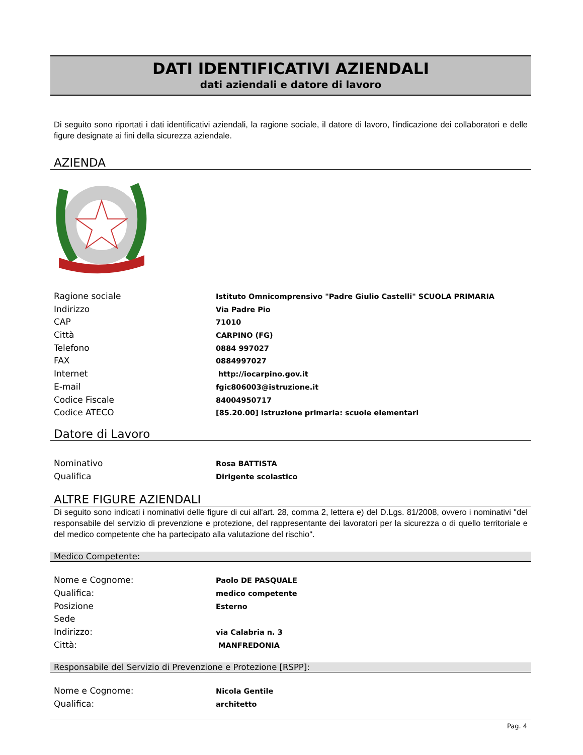DATI IDENTIFICATIVI AZIENDALI
dati aziendali e datore di lavoro
Di seguito sono riportati i dati identificativi aziendali, la ragione sociale, il datore di lavoro, l'indicazione dei collaboratori e delle figure designate ai fini della sicurezza aziendale.
AZIENDA
| Ragione sociale | Istituto Omnicomprensivo "Padre Giulio Castelli" SCUOLA PRIMARIA |
| Indirizzo | Via Padre Pio |
| CAP | 71010 |
| Città | CARPINO (FG) |
| Telefono | 0884 997027 |
| FAX | 0884997027 |
| Internet | http://iocarpino.gov.it |
| E-mail | fgic806003@istruzione.it |
| Codice Fiscale | 84004950717 |
| Codice ATECO | [85.20.00] Istruzione primaria: scuole elementari |
Datore di Lavoro
| Nominativo | Rosa BATTISTA |
| Qualifica | Dirigente scolastico |
ALTRE FIGURE AZIENDALI
Di seguito sono indicati i nominativi delle figure di cui all'art. 28, comma 2, lettera e) del D.Lgs. 81/2008, ovvero i nominativi "del responsabile del servizio di prevenzione e protezione, del rappresentante dei lavoratori per la sicurezza o di quello territoriale e del medico competente che ha partecipato alla valutazione del rischio".
Medico Competente:
| Nome e Cognome: | Paolo DE PASQUALE |
| Qualifica: | medico competente |
| Posizione | Esterno |
| Sede | |
| Indirizzo: | via Calabria n. 3 |
| Città: | MANFREDONIA |
Responsabile del Servizio di Prevenzione e Protezione [RSPP]:
| Nome e Cognome: | Nicola Gentile |
| Qualifica: | architetto |
Pag. 4